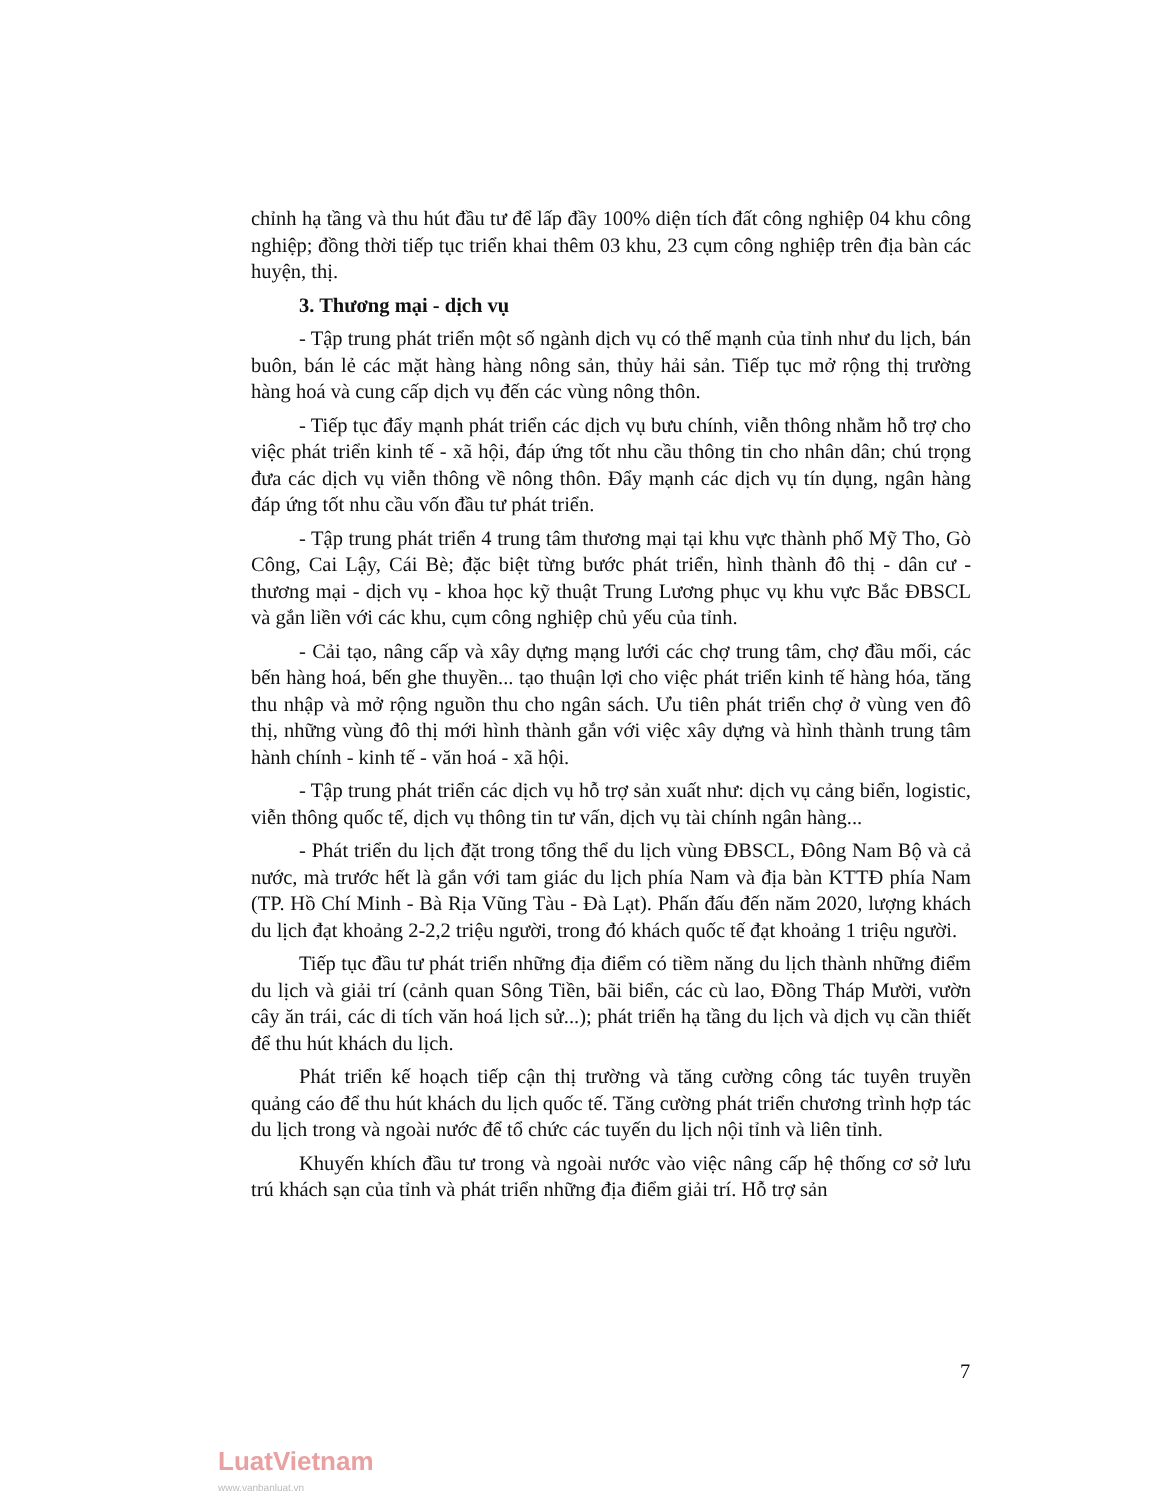chỉnh hạ tầng và thu hút đầu tư để lấp đầy 100% diện tích đất công nghiệp 04 khu công nghiệp; đồng thời tiếp tục triển khai thêm 03 khu, 23 cụm công nghiệp trên địa bàn các huyện, thị.
3. Thương mại - dịch vụ
- Tập trung phát triển một số ngành dịch vụ có thế mạnh của tỉnh như du lịch, bán buôn, bán lẻ các mặt hàng hàng nông sản, thủy hải sản. Tiếp tục mở rộng thị trường hàng hoá và cung cấp dịch vụ đến các vùng nông thôn.
- Tiếp tục đẩy mạnh phát triển các dịch vụ bưu chính, viễn thông nhằm hỗ trợ cho việc phát triển kinh tế - xã hội, đáp ứng tốt nhu cầu thông tin cho nhân dân; chú trọng đưa các dịch vụ viễn thông về nông thôn. Đẩy mạnh các dịch vụ tín dụng, ngân hàng đáp ứng tốt nhu cầu vốn đầu tư phát triển.
- Tập trung phát triển 4 trung tâm thương mại tại khu vực thành phố Mỹ Tho, Gò Công, Cai Lậy, Cái Bè; đặc biệt từng bước phát triển, hình thành đô thị - dân cư - thương mại - dịch vụ - khoa học kỹ thuật Trung Lương phục vụ khu vực Bắc ĐBSCL và gắn liền với các khu, cụm công nghiệp chủ yếu của tỉnh.
- Cải tạo, nâng cấp và xây dựng mạng lưới các chợ trung tâm, chợ đầu mối, các bến hàng hoá, bến ghe thuyền... tạo thuận lợi cho việc phát triển kinh tế hàng hóa, tăng thu nhập và mở rộng nguồn thu cho ngân sách. Ưu tiên phát triển chợ ở vùng ven đô thị, những vùng đô thị mới hình thành gắn với việc xây dựng và hình thành trung tâm hành chính - kinh tế - văn hoá - xã hội.
- Tập trung phát triển các dịch vụ hỗ trợ sản xuất như: dịch vụ cảng biển, logistic, viễn thông quốc tế, dịch vụ thông tin tư vấn, dịch vụ tài chính ngân hàng...
- Phát triển du lịch đặt trong tổng thể du lịch vùng ĐBSCL, Đông Nam Bộ và cả nước, mà trước hết là gắn với tam giác du lịch phía Nam và địa bàn KTTĐ phía Nam (TP. Hồ Chí Minh - Bà Rịa Vũng Tàu - Đà Lạt). Phấn đấu đến năm 2020, lượng khách du lịch đạt khoảng 2-2,2 triệu người, trong đó khách quốc tế đạt khoảng 1 triệu người.
Tiếp tục đầu tư phát triển những địa điểm có tiềm năng du lịch thành những điểm du lịch và giải trí (cảnh quan Sông Tiền, bãi biển, các cù lao, Đồng Tháp Mười, vườn cây ăn trái, các di tích văn hoá lịch sử...); phát triển hạ tầng du lịch và dịch vụ cần thiết để thu hút khách du lịch.
Phát triển kế hoạch tiếp cận thị trường và tăng cường công tác tuyên truyền quảng cáo để thu hút khách du lịch quốc tế. Tăng cường phát triển chương trình hợp tác du lịch trong và ngoài nước để tổ chức các tuyến du lịch nội tỉnh và liên tỉnh.
Khuyến khích đầu tư trong và ngoài nước vào việc nâng cấp hệ thống cơ sở lưu trú khách sạn của tỉnh và phát triển những địa điểm giải trí. Hỗ trợ sản
7
LuatVietnam
www.vanbanluat.vn